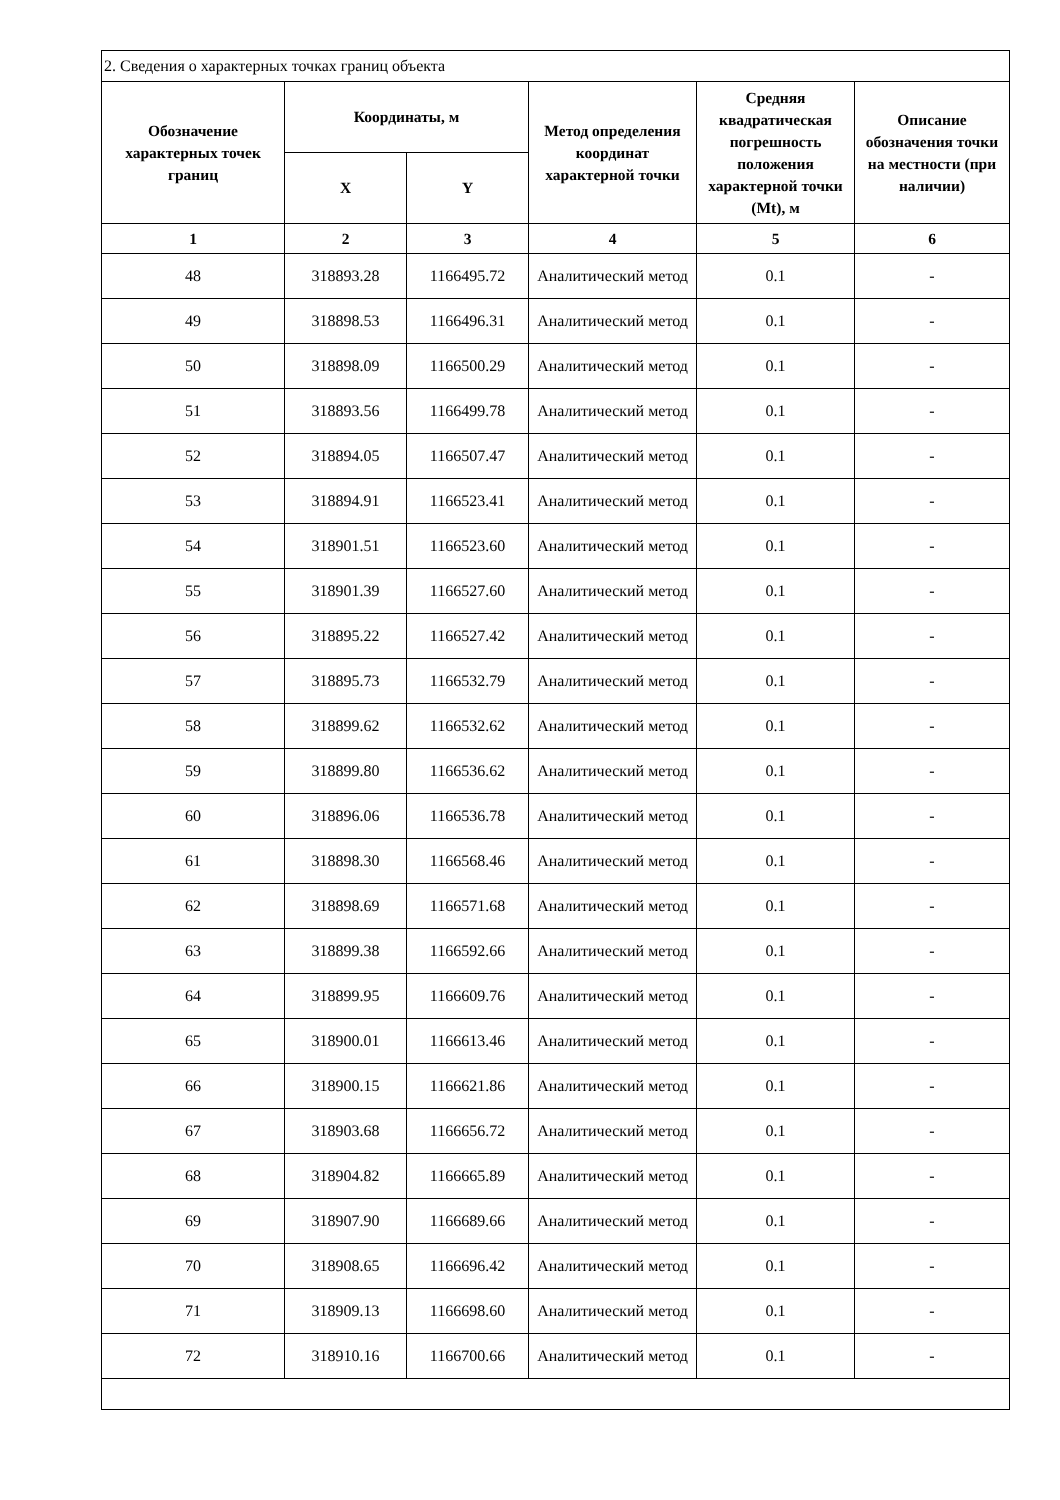| 2. Сведения о характерных точках границ объекта | | | | | |
| Обозначение характерных точек границ | Координаты, м | | Метод определения координат характерной точки | Средняя квадратическая погрешность положения характерной точки (Mt), м | Описание обозначения точки на местности (при наличии) |
| | X | Y | | | |
| 1 | 2 | 3 | 4 | 5 | 6 |
| 48 | 318893.28 | 1166495.72 | Аналитический метод | 0.1 | - |
| 49 | 318898.53 | 1166496.31 | Аналитический метод | 0.1 | - |
| 50 | 318898.09 | 1166500.29 | Аналитический метод | 0.1 | - |
| 51 | 318893.56 | 1166499.78 | Аналитический метод | 0.1 | - |
| 52 | 318894.05 | 1166507.47 | Аналитический метод | 0.1 | - |
| 53 | 318894.91 | 1166523.41 | Аналитический метод | 0.1 | - |
| 54 | 318901.51 | 1166523.60 | Аналитический метод | 0.1 | - |
| 55 | 318901.39 | 1166527.60 | Аналитический метод | 0.1 | - |
| 56 | 318895.22 | 1166527.42 | Аналитический метод | 0.1 | - |
| 57 | 318895.73 | 1166532.79 | Аналитический метод | 0.1 | - |
| 58 | 318899.62 | 1166532.62 | Аналитический метод | 0.1 | - |
| 59 | 318899.80 | 1166536.62 | Аналитический метод | 0.1 | - |
| 60 | 318896.06 | 1166536.78 | Аналитический метод | 0.1 | - |
| 61 | 318898.30 | 1166568.46 | Аналитический метод | 0.1 | - |
| 62 | 318898.69 | 1166571.68 | Аналитический метод | 0.1 | - |
| 63 | 318899.38 | 1166592.66 | Аналитический метод | 0.1 | - |
| 64 | 318899.95 | 1166609.76 | Аналитический метод | 0.1 | - |
| 65 | 318900.01 | 1166613.46 | Аналитический метод | 0.1 | - |
| 66 | 318900.15 | 1166621.86 | Аналитический метод | 0.1 | - |
| 67 | 318903.68 | 1166656.72 | Аналитический метод | 0.1 | - |
| 68 | 318904.82 | 1166665.89 | Аналитический метод | 0.1 | - |
| 69 | 318907.90 | 1166689.66 | Аналитический метод | 0.1 | - |
| 70 | 318908.65 | 1166696.42 | Аналитический метод | 0.1 | - |
| 71 | 318909.13 | 1166698.60 | Аналитический метод | 0.1 | - |
| 72 | 318910.16 | 1166700.66 | Аналитический метод | 0.1 | - |